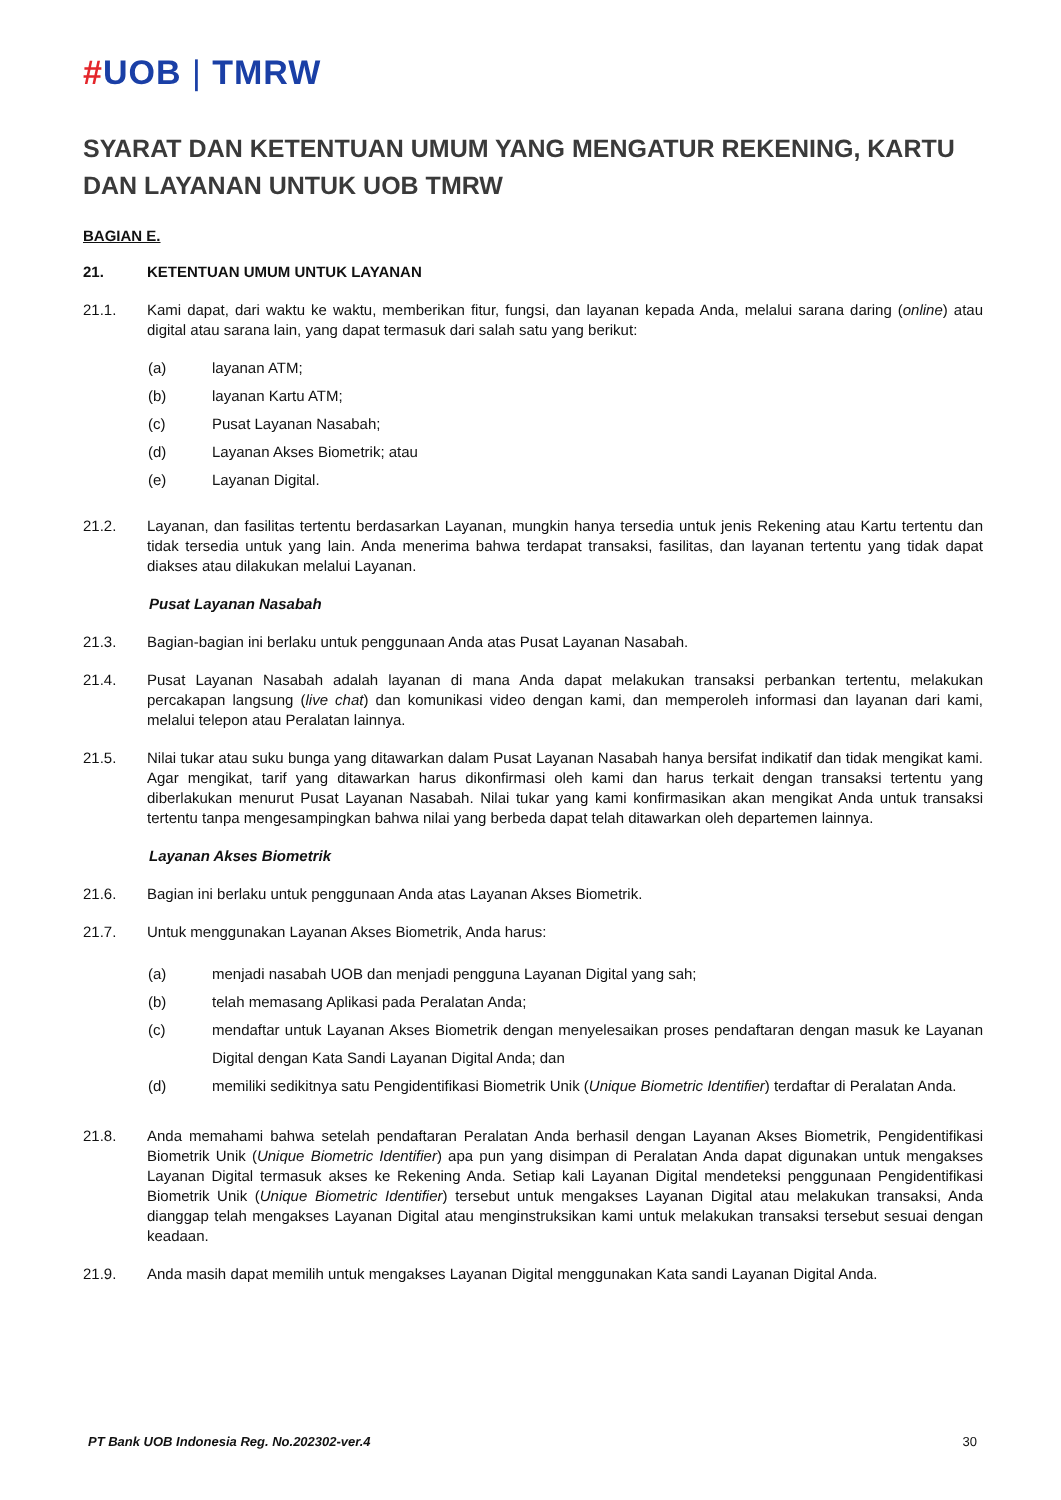#UOB | TMRW
SYARAT DAN KETENTUAN UMUM YANG MENGATUR REKENING, KARTU DAN LAYANAN UNTUK UOB TMRW
BAGIAN E.
21. KETENTUAN UMUM UNTUK LAYANAN
21.1. Kami dapat, dari waktu ke waktu, memberikan fitur, fungsi, dan layanan kepada Anda, melalui sarana daring (online) atau digital atau sarana lain, yang dapat termasuk dari salah satu yang berikut:
(a) layanan ATM;
(b) layanan Kartu ATM;
(c) Pusat Layanan Nasabah;
(d) Layanan Akses Biometrik; atau
(e) Layanan Digital.
21.2. Layanan, dan fasilitas tertentu berdasarkan Layanan, mungkin hanya tersedia untuk jenis Rekening atau Kartu tertentu dan tidak tersedia untuk yang lain. Anda menerima bahwa terdapat transaksi, fasilitas, dan layanan tertentu yang tidak dapat diakses atau dilakukan melalui Layanan.
Pusat Layanan Nasabah
21.3. Bagian-bagian ini berlaku untuk penggunaan Anda atas Pusat Layanan Nasabah.
21.4. Pusat Layanan Nasabah adalah layanan di mana Anda dapat melakukan transaksi perbankan tertentu, melakukan percakapan langsung (live chat) dan komunikasi video dengan kami, dan memperoleh informasi dan layanan dari kami, melalui telepon atau Peralatan lainnya.
21.5. Nilai tukar atau suku bunga yang ditawarkan dalam Pusat Layanan Nasabah hanya bersifat indikatif dan tidak mengikat kami. Agar mengikat, tarif yang ditawarkan harus dikonfirmasi oleh kami dan harus terkait dengan transaksi tertentu yang diberlakukan menurut Pusat Layanan Nasabah. Nilai tukar yang kami konfirmasikan akan mengikat Anda untuk transaksi tertentu tanpa mengesampingkan bahwa nilai yang berbeda dapat telah ditawarkan oleh departemen lainnya.
Layanan Akses Biometrik
21.6. Bagian ini berlaku untuk penggunaan Anda atas Layanan Akses Biometrik.
21.7. Untuk menggunakan Layanan Akses Biometrik, Anda harus:
(a) menjadi nasabah UOB dan menjadi pengguna Layanan Digital yang sah;
(b) telah memasang Aplikasi pada Peralatan Anda;
(c) mendaftar untuk Layanan Akses Biometrik dengan menyelesaikan proses pendaftaran dengan masuk ke Layanan Digital dengan Kata Sandi Layanan Digital Anda; dan
(d) memiliki sedikitnya satu Pengidentifikasi Biometrik Unik (Unique Biometric Identifier) terdaftar di Peralatan Anda.
21.8. Anda memahami bahwa setelah pendaftaran Peralatan Anda berhasil dengan Layanan Akses Biometrik, Pengidentifikasi Biometrik Unik (Unique Biometric Identifier) apa pun yang disimpan di Peralatan Anda dapat digunakan untuk mengakses Layanan Digital termasuk akses ke Rekening Anda. Setiap kali Layanan Digital mendeteksi penggunaan Pengidentifikasi Biometrik Unik (Unique Biometric Identifier) tersebut untuk mengakses Layanan Digital atau melakukan transaksi, Anda dianggap telah mengakses Layanan Digital atau menginstruksikan kami untuk melakukan transaksi tersebut sesuai dengan keadaan.
21.9. Anda masih dapat memilih untuk mengakses Layanan Digital menggunakan Kata sandi Layanan Digital Anda.
PT Bank UOB Indonesia Reg. No.202302-ver.4 30